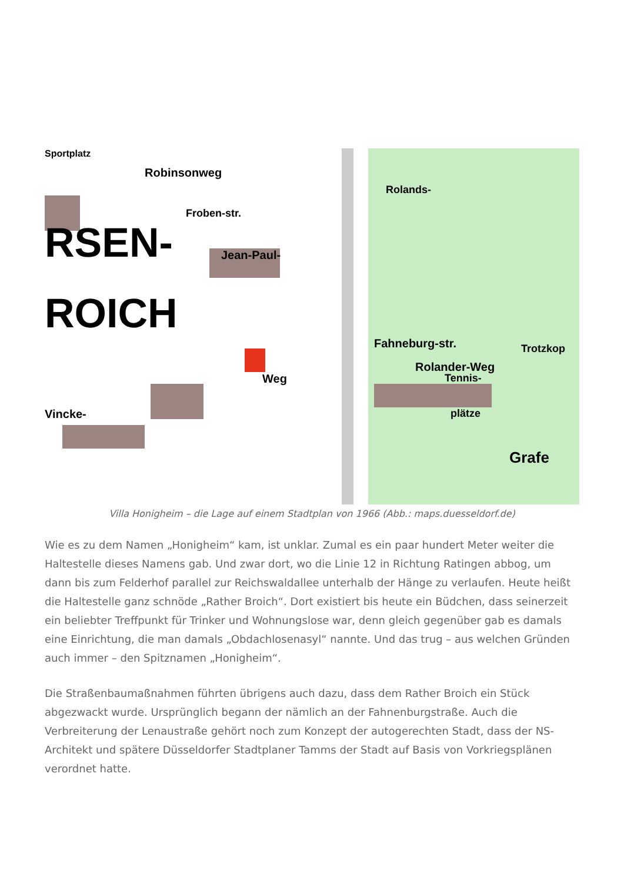Sportplatz
Robinsonweg
Froben-str.
RSEN-
ROICH
Jean-Paul-
Rolands-
Fahneburg-str.
Rolander-Weg
Trotzkop
Tennis-
plätze
Grafe
Weg
Vincke-
Villa Honigheim – die Lage auf einem Stadtplan von 1966 (Abb.: maps.duesseldorf.de)
Wie es zu dem Namen „Honigheim“ kam, ist unklar. Zumal es ein paar hundert Meter weiter die Haltestelle dieses Namens gab. Und zwar dort, wo die Linie 12 in Richtung Ratingen abbog, um dann bis zum Felderhof parallel zur Reichswaldallee unterhalb der Hänge zu verlaufen. Heute heißt die Haltestelle ganz schnöde „Rather Broich“. Dort existiert bis heute ein Büdchen, dass seinerzeit ein beliebter Treffpunkt für Trinker und Wohnungslose war, denn gleich gegenüber gab es damals eine Einrichtung, die man damals „Obdachlosenasyl“ nannte. Und das trug – aus welchen Gründen auch immer – den Spitznamen „Honigheim“.
Die Straßenbaumaßnahmen führten übrigens auch dazu, dass dem Rather Broich ein Stück abgezwackt wurde. Ursprünglich begann der nämlich an der Fahnenburgstraße. Auch die Verbreiterung der Lenaustraße gehört noch zum Konzept der autogerechten Stadt, dass der NS-Architekt und spätere Düsseldorfer Stadtplaner Tamms der Stadt auf Basis von Vorkriegsplänen verordnet hatte.